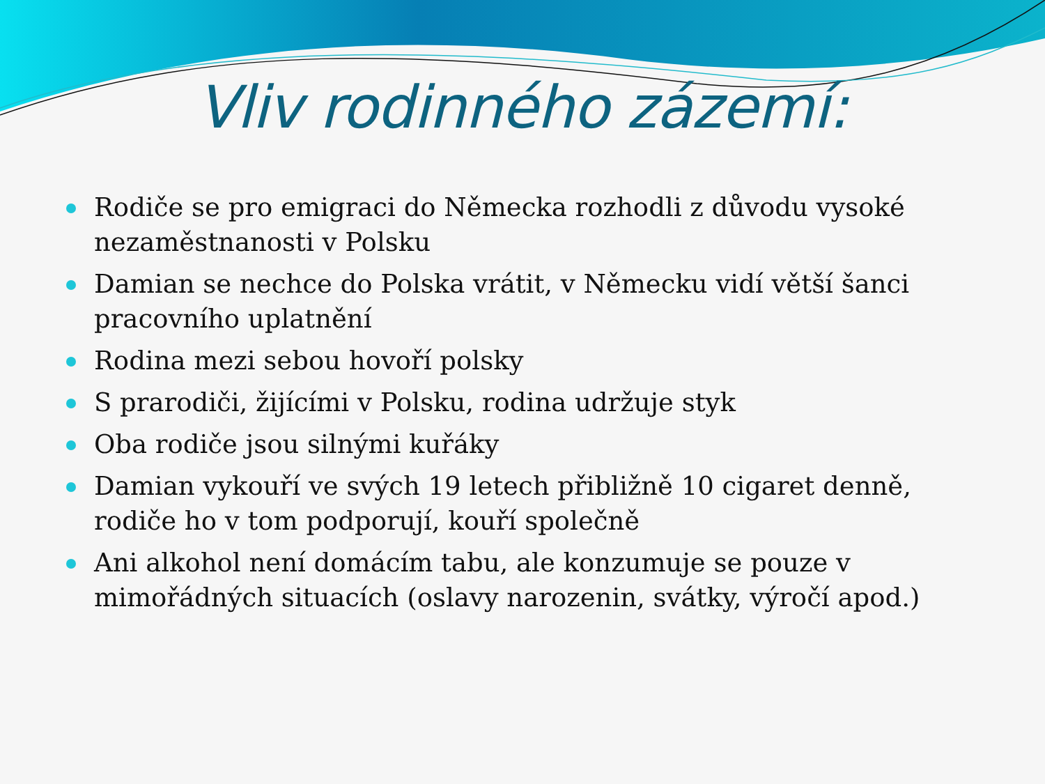Vliv rodinného zázemí:
Rodiče se pro emigraci do Německa rozhodli z důvodu vysoké nezaměstnanosti v Polsku
Damian se nechce do Polska vrátit, v Německu vidí větší šanci pracovního uplatnění
Rodina mezi sebou hovoří polsky
S prarodiči, žijícími v Polsku, rodina udržuje styk
Oba rodiče jsou silnými kuřáky
Damian vykouří ve svých 19 letech přibližně 10 cigaret denně, rodiče ho v tom podporují, kouří společně
Ani alkohol není domácím tabu, ale konzumuje se pouze v mimořádných situacích (oslavy narozenin, svátky, výročí apod.)